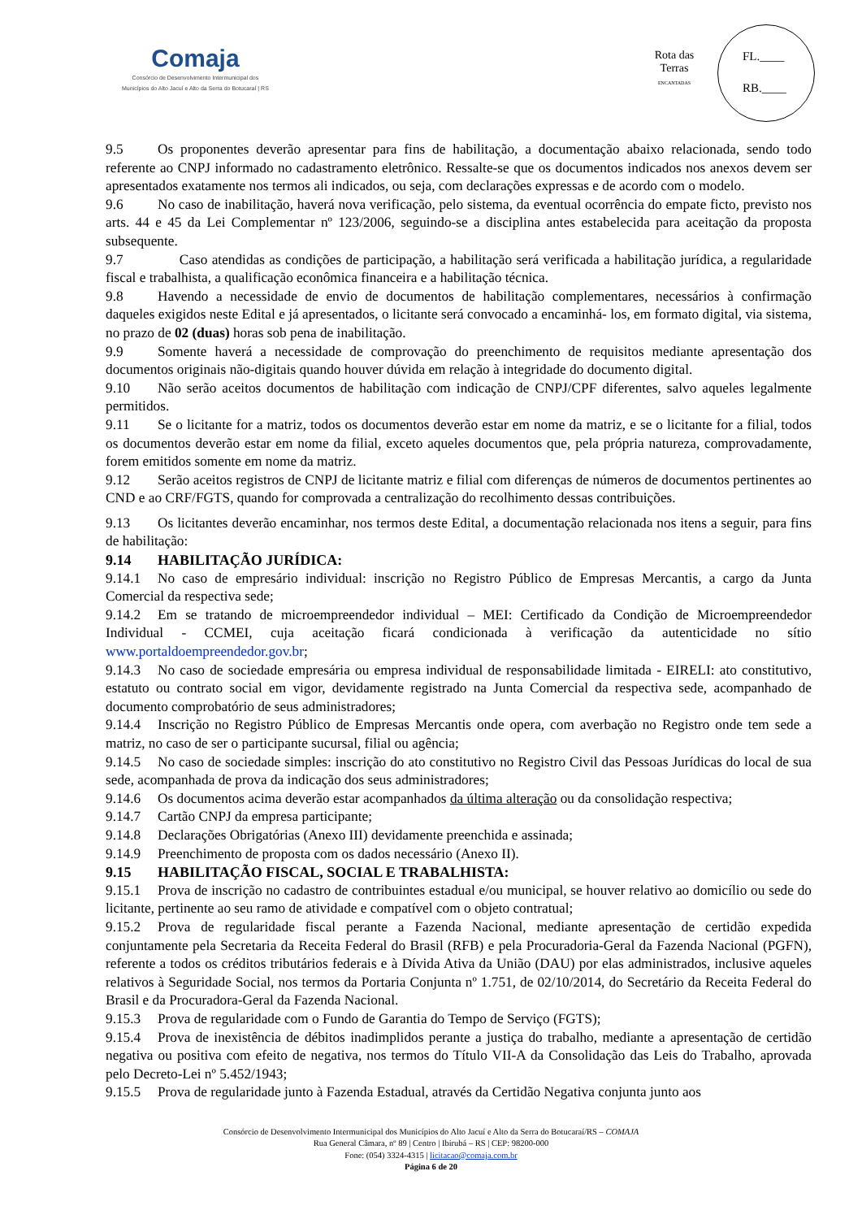Comaja
Consórcio de Desenvolvimento Intermunicipal dos
Municípios do Alto Jacuí e Alto da Serra do Botucaraí | RS
Rota das Terras
ENCANTADAS
FL.____
RB.____
9.5 Os proponentes deverão apresentar para fins de habilitação, a documentação abaixo relacionada, sendo todo referente ao CNPJ informado no cadastramento eletrônico. Ressalte-se que os documentos indicados nos anexos devem ser apresentados exatamente nos termos ali indicados, ou seja, com declarações expressas e de acordo com o modelo.
9.6 No caso de inabilitação, haverá nova verificação, pelo sistema, da eventual ocorrência do empate ficto, previsto nos arts. 44 e 45 da Lei Complementar nº 123/2006, seguindo-se a disciplina antes estabelecida para aceitação da proposta subsequente.
9.7 Caso atendidas as condições de participação, a habilitação será verificada a habilitação jurídica, a regularidade fiscal e trabalhista, a qualificação econômica financeira e a habilitação técnica.
9.8 Havendo a necessidade de envio de documentos de habilitação complementares, necessários à confirmação daqueles exigidos neste Edital e já apresentados, o licitante será convocado a encaminhá- los, em formato digital, via sistema, no prazo de 02 (duas) horas sob pena de inabilitação.
9.9 Somente haverá a necessidade de comprovação do preenchimento de requisitos mediante apresentação dos documentos originais não-digitais quando houver dúvida em relação à integridade do documento digital.
9.10 Não serão aceitos documentos de habilitação com indicação de CNPJ/CPF diferentes, salvo aqueles legalmente permitidos.
9.11 Se o licitante for a matriz, todos os documentos deverão estar em nome da matriz, e se o licitante for a filial, todos os documentos deverão estar em nome da filial, exceto aqueles documentos que, pela própria natureza, comprovadamente, forem emitidos somente em nome da matriz.
9.12 Serão aceitos registros de CNPJ de licitante matriz e filial com diferenças de números de documentos pertinentes ao CND e ao CRF/FGTS, quando for comprovada a centralização do recolhimento dessas contribuições.
9.13 Os licitantes deverão encaminhar, nos termos deste Edital, a documentação relacionada nos itens a seguir, para fins de habilitação:
9.14 HABILITAÇÃO JURÍDICA:
9.14.1 No caso de empresário individual: inscrição no Registro Público de Empresas Mercantis, a cargo da Junta Comercial da respectiva sede;
9.14.2 Em se tratando de microempreendedor individual – MEI: Certificado da Condição de Microempreendedor Individual - CCMEI, cuja aceitação ficará condicionada à verificação da autenticidade no sítio www.portaldoempreendedor.gov.br;
9.14.3 No caso de sociedade empresária ou empresa individual de responsabilidade limitada - EIRELI: ato constitutivo, estatuto ou contrato social em vigor, devidamente registrado na Junta Comercial da respectiva sede, acompanhado de documento comprobatório de seus administradores;
9.14.4 Inscrição no Registro Público de Empresas Mercantis onde opera, com averbação no Registro onde tem sede a matriz, no caso de ser o participante sucursal, filial ou agência;
9.14.5 No caso de sociedade simples: inscrição do ato constitutivo no Registro Civil das Pessoas Jurídicas do local de sua sede, acompanhada de prova da indicação dos seus administradores;
9.14.6 Os documentos acima deverão estar acompanhados da última alteração ou da consolidação respectiva;
9.14.7 Cartão CNPJ da empresa participante;
9.14.8 Declarações Obrigatórias (Anexo III) devidamente preenchida e assinada;
9.14.9 Preenchimento de proposta com os dados necessário (Anexo II).
9.15 HABILITAÇÃO FISCAL, SOCIAL E TRABALHISTA:
9.15.1 Prova de inscrição no cadastro de contribuintes estadual e/ou municipal, se houver relativo ao domicílio ou sede do licitante, pertinente ao seu ramo de atividade e compatível com o objeto contratual;
9.15.2 Prova de regularidade fiscal perante a Fazenda Nacional, mediante apresentação de certidão expedida conjuntamente pela Secretaria da Receita Federal do Brasil (RFB) e pela Procuradoria-Geral da Fazenda Nacional (PGFN), referente a todos os créditos tributários federais e à Dívida Ativa da União (DAU) por elas administrados, inclusive aqueles relativos à Seguridade Social, nos termos da Portaria Conjunta nº 1.751, de 02/10/2014, do Secretário da Receita Federal do Brasil e da Procuradora-Geral da Fazenda Nacional.
9.15.3 Prova de regularidade com o Fundo de Garantia do Tempo de Serviço (FGTS);
9.15.4 Prova de inexistência de débitos inadimplidos perante a justiça do trabalho, mediante a apresentação de certidão negativa ou positiva com efeito de negativa, nos termos do Título VII-A da Consolidação das Leis do Trabalho, aprovada pelo Decreto-Lei nº 5.452/1943;
9.15.5 Prova de regularidade junto à Fazenda Estadual, através da Certidão Negativa conjunta junto aos
Consórcio de Desenvolvimento Intermunicipal dos Municípios do Alto Jacuí e Alto da Serra do Botucaraí/RS – COMAJA
Rua General Câmara, nº 89 | Centro | Ibirubá – RS | CEP: 98200-000
Fone: (054) 3324-4315 | licitacao@comaja.com.br
Página 6 de 20